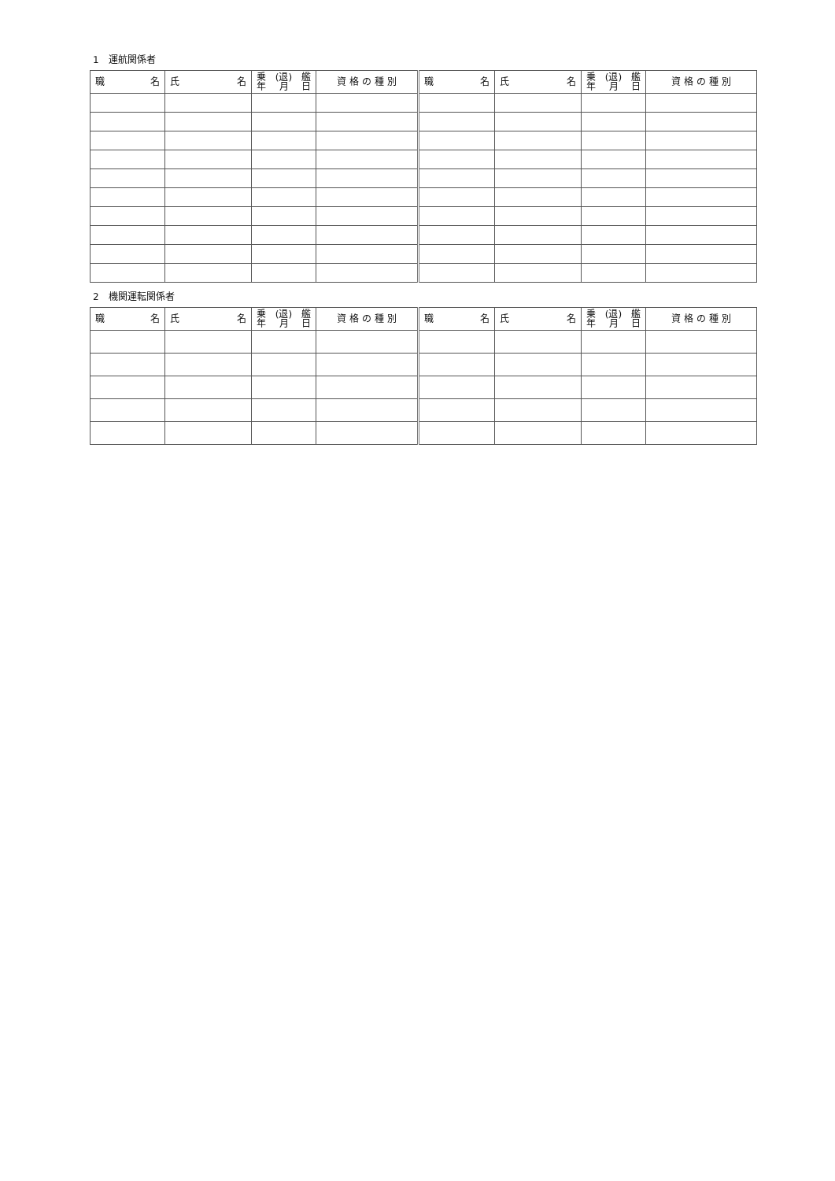1　運航関係者
| 職 名 | 氏 名 | 乗 (退) 艦 年 月 日 | 資 格 の 種 別 | 職 名 | 氏 名 | 乗 (退) 艦 年 月 日 | 資 格 の 種 別 |
| --- | --- | --- | --- | --- | --- | --- | --- |
2　機関運転関係者
| 職 名 | 氏 名 | 乗 (退) 艦 年 月 日 | 資 格 の 種 別 | 職 名 | 氏 名 | 乗 (退) 艦 年 月 日 | 資 格 の 種 別 |
| --- | --- | --- | --- | --- | --- | --- | --- |